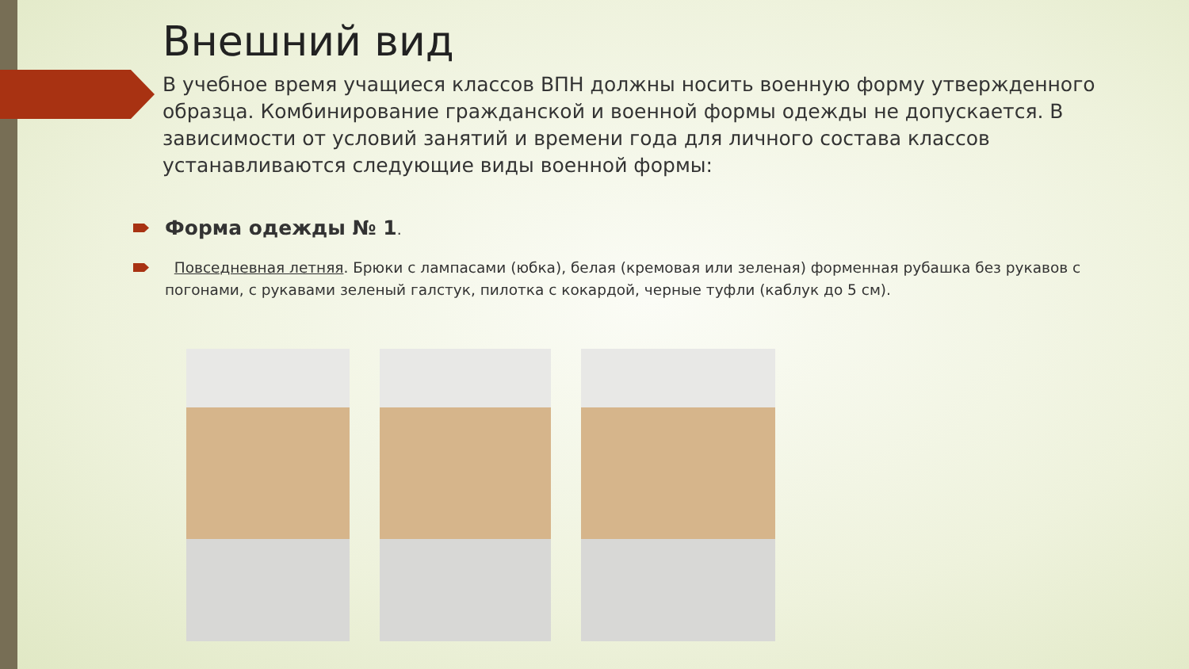Внешний вид
В учебное время учащиеся классов ВПН должны носить военную форму утвержденного образца. Комбинирование гражданской и военной формы одежды не допускается. В зависимости от условий занятий и времени года для личного состава классов устанавливаются следующие виды военной формы:
Форма одежды № 1.
Повседневная летняя. Брюки с лампасами (юбка), белая (кремовая или зеленая) форменная рубашка без рукавов с погонами, с рукавами зеленый галстук, пилотка с кокардой, черные туфли (каблук до 5 см).